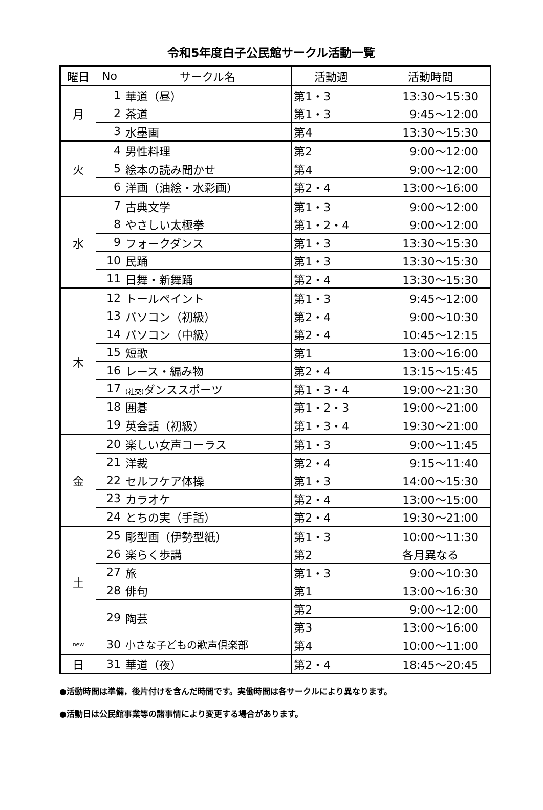令和5年度白子公民館サークル活動一覧
| 曜日 | No | サークル名 | 活動週 | 活動時間 |
| --- | --- | --- | --- | --- |
| 月 | 1 | 華道（昼） | 第1・3 | 13:30～15:30 |
| | 2 | 茶道 | 第1・3 | 9:45～12:00 |
| | 3 | 水墨画 | 第4 | 13:30～15:30 |
| 火 | 4 | 男性料理 | 第2 | 9:00～12:00 |
| | 5 | 絵本の読み聞かせ | 第4 | 9:00～12:00 |
| | 6 | 洋画（油絵・水彩画） | 第2・4 | 13:00～16:00 |
| 水 | 7 | 古典文学 | 第1・3 | 9:00～12:00 |
| | 8 | やさしい太極拳 | 第1・2・4 | 9:00～12:00 |
| | 9 | フォークダンス | 第1・3 | 13:30～15:30 |
| | 10 | 民踊 | 第1・3 | 13:30～15:30 |
| | 11 | 日舞・新舞踊 | 第2・4 | 13:30～15:30 |
| 木 | 12 | トールペイント | 第1・3 | 9:45～12:00 |
| | 13 | パソコン（初級） | 第2・4 | 9:00～10:30 |
| | 14 | パソコン（中級） | 第2・4 | 10:45～12:15 |
| | 15 | 短歌 | 第1 | 13:00～16:00 |
| | 16 | レース・編み物 | 第2・4 | 13:15～15:45 |
| | 17 | (社交) ダンススポーツ | 第1・3・4 | 19:00～21:30 |
| | 18 | 囲碁 | 第1・2・3 | 19:00～21:00 |
| | 19 | 英会話（初級） | 第1・3・4 | 19:30～21:00 |
| 金 | 20 | 楽しい女声コーラス | 第1・3 | 9:00～11:45 |
| | 21 | 洋裁 | 第2・4 | 9:15～11:40 |
| | 22 | セルフケア体操 | 第1・3 | 14:00～15:30 |
| | 23 | カラオケ | 第2・4 | 13:00～15:00 |
| | 24 | とちの実（手話） | 第2・4 | 19:30～21:00 |
| 土 | 25 | 彫型画（伊勢型紙） | 第1・3 | 10:00～11:30 |
| | 26 | 楽らく歩講 | 第2 | 各月異なる |
| | 27 | 旅 | 第1・3 | 9:00～10:30 |
| | 28 | 俳句 | 第1 | 13:00～16:30 |
| | 29 | 陶芸 | 第2 | 9:00～12:00 |
| | | | 第3 | 13:00～16:00 |
| new | 30 | 小さな子どもの歌声倶楽部 | 第4 | 10:00～11:00 |
| 日 | 31 | 華道（夜） | 第2・4 | 18:45～20:45 |
●活動時間は準備，後片付けを含んだ時間です。実働時間は各サークルにより異なります。
●活動日は公民館事業等の諸事情により変更する場合があります。